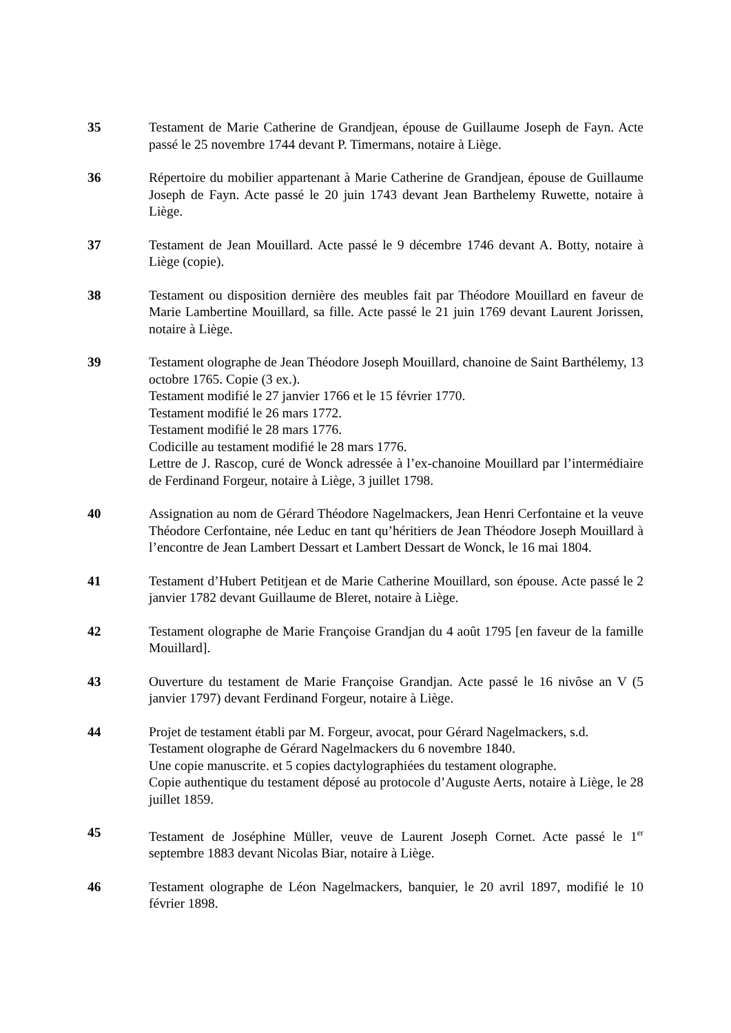35 Testament de Marie Catherine de Grandjean, épouse de Guillaume Joseph de Fayn. Acte passé le 25 novembre 1744 devant P. Timermans, notaire à Liège.
36 Répertoire du mobilier appartenant à Marie Catherine de Grandjean, épouse de Guillaume Joseph de Fayn. Acte passé le 20 juin 1743 devant Jean Barthelemy Ruwette, notaire à Liège.
37 Testament de Jean Mouillard. Acte passé le 9 décembre 1746 devant A. Botty, notaire à Liège (copie).
38 Testament ou disposition dernière des meubles fait par Théodore Mouillard en faveur de Marie Lambertine Mouillard, sa fille. Acte passé le 21 juin 1769 devant Laurent Jorissen, notaire à Liège.
39 Testament olographe de Jean Théodore Joseph Mouillard, chanoine de Saint Barthélemy, 13 octobre 1765. Copie (3 ex.).
Testament modifié le 27 janvier 1766 et le 15 février 1770.
Testament modifié le 26 mars 1772.
Testament modifié le 28 mars 1776.
Codicille au testament modifié le 28 mars 1776.
Lettre de J. Rascop, curé de Wonck adressée à l’ex-chanoine Mouillard par l’intermédiaire de Ferdinand Forgeur, notaire à Liège, 3 juillet 1798.
40 Assignation au nom de Gérard Théodore Nagelmackers, Jean Henri Cerfontaine et la veuve Théodore Cerfontaine, née Leduc en tant qu’héritiers de Jean Théodore Joseph Mouillard à l’encontre de Jean Lambert Dessart et Lambert Dessart de Wonck, le 16 mai 1804.
41 Testament d’Hubert Petitjean et de Marie Catherine Mouillard, son épouse. Acte passé le 2 janvier 1782 devant Guillaume de Bleret, notaire à Liège.
42 Testament olographe de Marie Françoise Grandjan du 4 août 1795 [en faveur de la famille Mouillard].
43 Ouverture du testament de Marie Françoise Grandjan. Acte passé le 16 nivôse an V (5 janvier 1797) devant Ferdinand Forgeur, notaire à Liège.
44 Projet de testament établi par M. Forgeur, avocat, pour Gérard Nagelmackers, s.d.
Testament olographe de Gérard Nagelmackers du 6 novembre 1840.
Une copie manuscrite. et 5 copies dactylographiées du testament olographe.
Copie authentique du testament déposé au protocole d’Auguste Aerts, notaire à Liège, le 28 juillet 1859.
45 Testament de Joséphine Müller, veuve de Laurent Joseph Cornet. Acte passé le 1<sup>er</sup> septembre 1883 devant Nicolas Biar, notaire à Liège.
46 Testament olographe de Léon Nagelmackers, banquier, le 20 avril 1897, modifié le 10 février 1898.